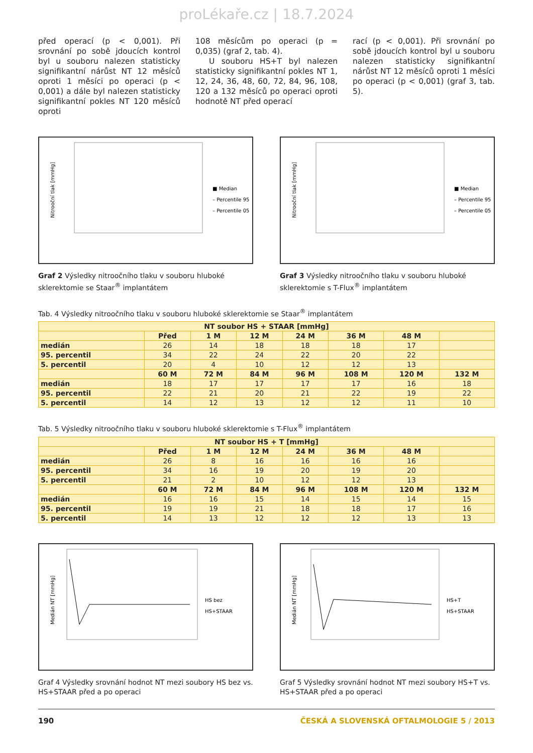proLékaře.cz | 18.7.2024
před operací (p < 0,001). Při srovnání po sobě jdoucích kontrol byl u souboru nalezen statisticky signifikantní nárůst NT 12 měsíců oproti 1 měsíci po operaci (p < 0,001) a dále byl nalezen statisticky signifikantní pokles NT 120 měsíců oproti
108 měsícům po operaci (p = 0,035) (graf 2, tab. 4).
U souboru HS+T byl nalezen statisticky signifikantní pokles NT 1, 12, 24, 36, 48, 60, 72, 84, 96, 108, 120 a 132 měsíců po operaci oproti hodnotě NT před operací
rací (p < 0,001). Při srovnání po sobě jdoucích kontrol byl u souboru nalezen statisticky signifikantní nárůst NT 12 měsíců oproti 1 měsíci po operaci (p < 0,001) (graf 3, tab. 5).
Nitrooční tlak [mmHg]
■ Median
– Percentile 95
– Percentile 05
Graf 2 Výsledky nitroočního tlaku v souboru hluboké sklerektomie se Staar<sup>®</sup> implantátem
Nitrooční tlak [mmHg]
■ Median
– Percentile 95
– Percentile 05
Graf 3 Výsledky nitroočního tlaku v souboru hluboké sklerektomie s T-Flux<sup>®</sup> implantátem
Tab. 4 Výsledky nitroočního tlaku v souboru hluboké sklerektomie se Staar<sup>®</sup> implantátem
| NT soubor HS + STAAR [mmHg] | | | | | | | |
| --- | --- | --- | --- | --- | --- | --- | --- |
| | Před | 1 M | 12 M | 24 M | 36 M | 48 M | |
| medián | 26 | 14 | 18 | 18 | 18 | 17 | |
| 95. percentil | 34 | 22 | 24 | 22 | 20 | 22 | |
| 5. percentil | 20 | 4 | 10 | 12 | 12 | 13 | |
| | 60 M | 72 M | 84 M | 96 M | 108 M | 120 M | 132 M |
| medián | 18 | 17 | 17 | 17 | 17 | 16 | 18 |
| 95. percentil | 22 | 21 | 20 | 21 | 22 | 19 | 22 |
| 5. percentil | 14 | 12 | 13 | 12 | 12 | 11 | 10 |
Tab. 5 Výsledky nitroočního tlaku v souboru hluboké sklerektomie s T-Flux<sup>®</sup> implantátem
| NT soubor HS + T [mmHg] | | | | | | | |
| --- | --- | --- | --- | --- | --- | --- | --- |
| | Před | 1 M | 12 M | 24 M | 36 M | 48 M | |
| medián | 26 | 8 | 16 | 16 | 16 | 16 | |
| 95. percentil | 34 | 16 | 19 | 20 | 19 | 20 | |
| 5. percentil | 21 | 2 | 10 | 12 | 12 | 13 | |
| | 60 M | 72 M | 84 M | 96 M | 108 M | 120 M | 132 M |
| medián | 16 | 16 | 15 | 14 | 15 | 14 | 15 |
| 95. percentil | 19 | 19 | 21 | 18 | 18 | 17 | 16 |
| 5. percentil | 14 | 13 | 12 | 12 | 12 | 13 | 13 |
Medián NT [mmHg]
HS bez
HS+STAAR
Graf 4 Výsledky srovnání hodnot NT mezi soubory HS bez vs. HS+STAAR před a po operaci
Medián NT [mmHg]
HS+T
HS+STAAR
Graf 5 Výsledky srovnání hodnot NT mezi soubory HS+T vs. HS+STAAR před a po operaci
190 ČESKÁ A SLOVENSKÁ OFTALMOLOGIE 5 / 2013